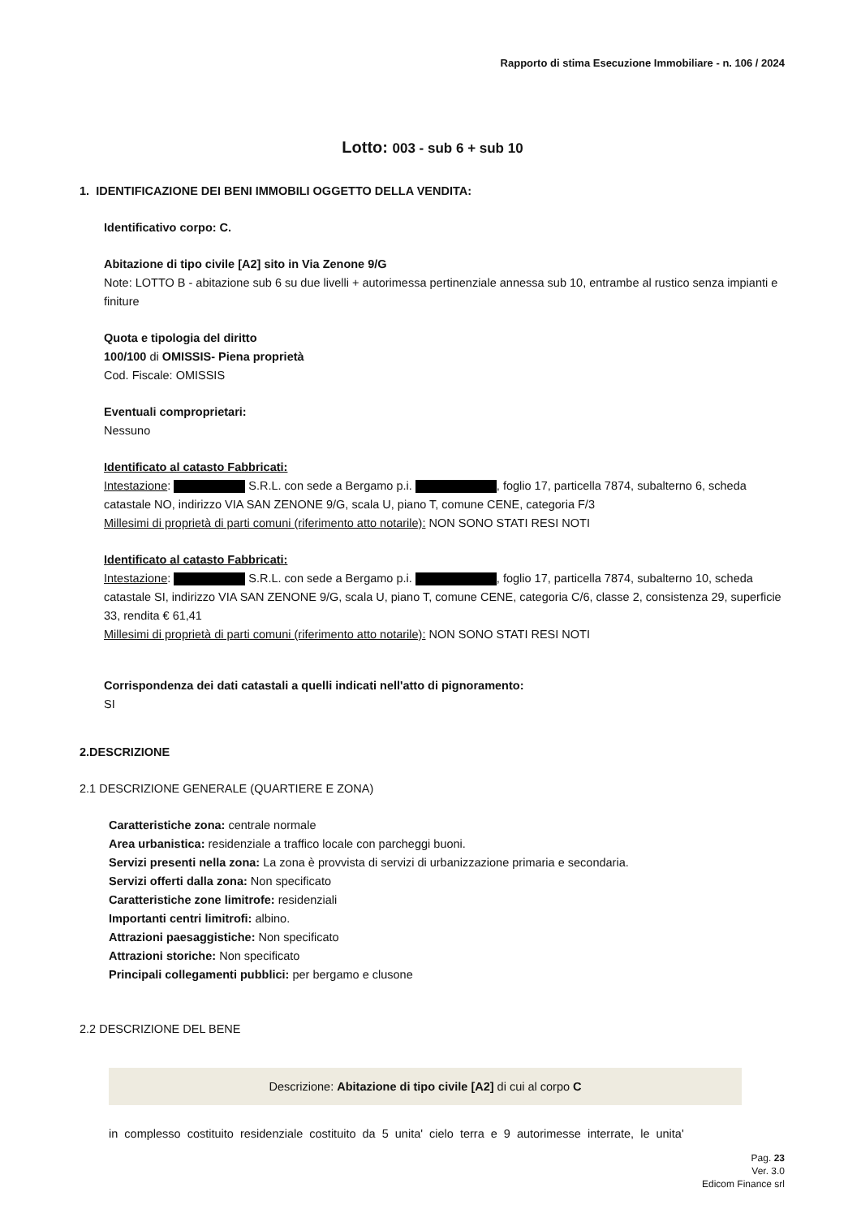Rapporto di stima Esecuzione Immobiliare - n. 106 / 2024
Lotto: 003 - sub 6 + sub 10
1. IDENTIFICAZIONE DEI BENI IMMOBILI OGGETTO DELLA VENDITA:
Identificativo corpo: C.
Abitazione di tipo civile [A2] sito in Via Zenone 9/G
Note: LOTTO B - abitazione sub 6 su due livelli + autorimessa pertinenziale annessa sub 10, entrambe al rustico senza impianti e finiture
Quota e tipologia del diritto
100/100 di OMISSIS- Piena proprietà
Cod. Fiscale: OMISSIS
Eventuali comproprietari:
Nessuno
Identificato al catasto Fabbricati:
Intestazione: S.R.L. con sede a Bergamo p.i. , foglio 17, particella 7874, subalterno 6, scheda catastale NO, indirizzo VIA SAN ZENONE 9/G, scala U, piano T, comune CENE, categoria F/3
Millesimi di proprietà di parti comuni (riferimento atto notarile): NON SONO STATI RESI NOTI
Identificato al catasto Fabbricati:
Intestazione: S.R.L. con sede a Bergamo p.i. , foglio 17, particella 7874, subalterno 10, scheda catastale SI, indirizzo VIA SAN ZENONE 9/G, scala U, piano T, comune CENE, categoria C/6, classe 2, consistenza 29, superficie 33, rendita € 61,41
Millesimi di proprietà di parti comuni (riferimento atto notarile): NON SONO STATI RESI NOTI
Corrispondenza dei dati catastali a quelli indicati nell'atto di pignoramento:
SI
2.DESCRIZIONE
2.1 DESCRIZIONE GENERALE (QUARTIERE E ZONA)
Caratteristiche zona: centrale normale
Area urbanistica: residenziale a traffico locale con parcheggi buoni.
Servizi presenti nella zona: La zona è provvista di servizi di urbanizzazione primaria e secondaria.
Servizi offerti dalla zona: Non specificato
Caratteristiche zone limitrofe: residenziali
Importanti centri limitrofi: albino.
Attrazioni paesaggistiche: Non specificato
Attrazioni storiche: Non specificato
Principali collegamenti pubblici: per bergamo e clusone
2.2 DESCRIZIONE DEL BENE
Descrizione: Abitazione di tipo civile [A2] di cui al corpo C
in complesso costituito residenziale costituito da 5 unita' cielo terra e 9 autorimesse interrate, le unita'
Pag. 23
Ver. 3.0
Edicom Finance srl